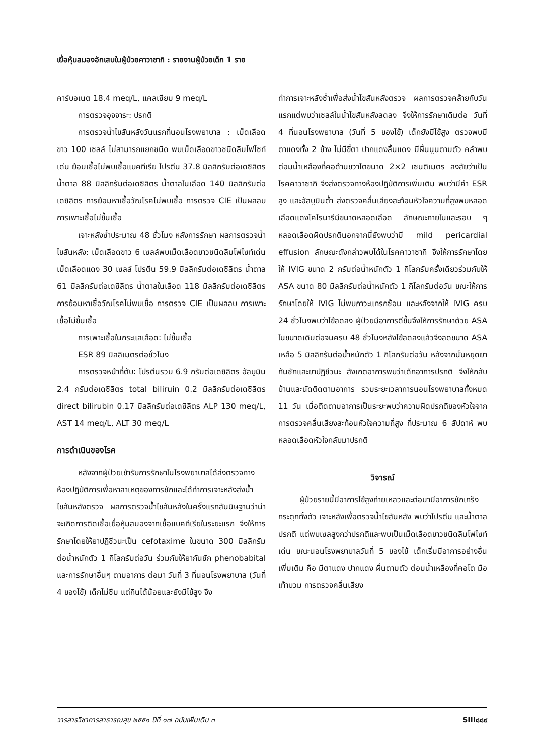เยื่อหุ้มสมองอักเสบในผู้ป่วยคาวาซากิ : รายงานผู้ป่วยเด็ก 1 ราย
คาร์บอเนต 18.4 meq/L, แคลเซียม 9 meq/L
การตรวจอุจจาระ: ปรกติ
การตรวจน้ำไขสันหลังวันแรกที่นอนโรงพยาบาล : เม็ดเลือดขาว 100 เซลล์ ไม่สามารถแยกชนิด พบเม็ดเลือดขาวชนิดลิมโฟไซท์เด่น ย้อมเชื้อไม่พบเชื้อแบคทีเรีย โปรตีน 37.8 มิลลิกรัมต่อเดซิลิตร น้ำตาล 88 มิลลิกรัมต่อเดซิลิตร น้ำตาลในเลือด 140 มิลลิกรัมต่อเดซิลิตร การย้อมหาเชื้อวัณโรคไม่พบเชื้อ การตรวจ CIE เป็นผลลบ การเพาะเชื้อไม่ขึ้นเชื้อ
เจาะหลังซ้ำประมาณ 48 ชั่วโมง หลังการรักษา ผลการตรวจน้ำไขสันหลัง: เม็ดเลือดขาว 6 เซลล์พบเม็ดเลือดขาวชนิดลิมโฟไซท์เด่น เม็ดเลือดแดง 30 เซลล์ โปรตีน 59.9 มิลลิกรัมต่อเดซิลิตร น้ำตาล 61 มิลลิกรัมต่อเดซิลิตร น้ำตาลในเลือด 118 มิลลิกรัมต่อเดซิลิตร การย้อมหาเชื้อวัณโรคไม่พบเชื้อ การตรวจ CIE เป็นผลลบ การเพาะเชื้อไม่ขึ้นเชื้อ
การเพาะเชื้อในกระแสเลือด: ไม่ขึ้นเชื้อ
ESR 89 มิลลิเมตรต่อชั่วโมง
การตรวจหน้าที่ตับ: โปรตีนรวม 6.9 กรัมต่อเดซิลิตร อัลบูมิน 2.4 กรัมต่อเดซิลิตร total biliruin 0.2 มิลลิกรัมต่อเดซิลิตร direct bilirubin 0.17 มิลลิกรัมต่อเดซิลิตร ALP 130 meq/L, AST 14 meq/L, ALT 30 meq/L
การดำเนินของโรค
หลังจากผู้ป่วยเข้ารับการรักษาในโรงพยาบาลได้ส่งตรวจทางห้องปฏิบัติการเพื่อหาสาเหตุของการชักและได้ทำการเจาะหลังส่งน้ำไขสันหลังตรวจ ผลการตรวจน้ำไขสันหลังในครั้งแรกสันนิษฐานว่าน่าจะเกิดการติดเชื้อเยื่อหุ้มสมองจากเชื้อแบคทีเรียในระยะแรก จึงให้การรักษาโดยให้ยาปฏิชีวนะเป็น cefotaxime ในขนาด 300 มิลลิกรัมต่อน้ำหนักตัว 1 กิโลกรัมต่อวัน ร่วมกับให้ยากันชัก phenobabital และการรักษาอื่นๆ ตามอาการ ต่อมา วันที่ 3 ที่นอนโรงพยาบาล (วันที่ 4 ของไข้) เด็กไม่ซึม แต่กินได้น้อยและยังมีไข้สูง จึง
ทำการเจาะหลังซ้ำเพื่อส่งน้ำไขสันหลังตรวจ ผลการตรวจคล้ายกับวันแรกแต่พบว่าเซลล์ในน้ำไขสันหลังลดลง จึงให้การรักษาเดิมต่อ วันที่ 4 ที่นอนโรงพยาบาล (วันที่ 5 ของไข้) เด็กยังมีไข้สูง ตรวจพบมีตาแดงทั้ง 2 ข้าง ไม่มีขี้ตา ปากแดงลิ้นแดง มีผื่นนูนตามตัว คลำพบต่อมน้ำเหลืองที่คอด้านขวาโตขนาด 2×2 เซนติเมตร สงสัยว่าเป็นโรคคาวาซากิ จึงส่งตรวจทางห้องปฏิบัติการเพิ่มเติม พบว่ามีค่า ESR สูง และอัลบูมินต่ำ ส่งตรวจคลื่นเสียงสะท้อนหัวใจความถี่สูงพบหลอดเลือดแดงโคโรนารีมีขนาดหลอดเลือด ลักษณะภายในและรอบ ๆ หลอดเลือดผิดปรกตินอกจากนี้ยังพบว่ามี mild pericardial effusion ลักษณะดังกล่าวพบได้ในโรคคาวาซากิ จึงให้การรักษาโดยให้ IVIG ขนาด 2 กรัมต่อน้ำหนักตัว 1 กิโลกรัมครั้งเดียวร่วมกับให้ ASA ขนาด 80 มิลลิกรัมต่อน้ำหนักตัว 1 กิโลกรัมต่อวัน ขณะให้การรักษาโดยให้ IVIG ไม่พบภาวะแทรกซ้อน และหลังจากให้ IVIG ครบ 24 ชั่วโมงพบว่าไข้ลดลง ผู้ป่วยมีอาการดีขึ้นจึงให้การรักษาด้วย ASA ในขนาดเดิมต่อจนครบ 48 ชั่วโมงหลังไข้ลดลงแล้วจึงลดขนาด ASA เหลือ 5 มิลลิกรัมต่อน้ำหนักตัว 1 กิโลกรัมต่อวัน หลังจากนั้นหยุดยากันชักและยาปฏิชีวนะ สังเกตอาการพบว่าเด็กอาการปรกติ จึงให้กลับบ้านและนัดติดตามอาการ รวมระยะเวลาการนอนโรงพยาบาลทั้งหมด 11 วัน เมื่อติดตามอาการเป็นระยะพบว่าความผิดปรกติของหัวใจจากการตรวจคลื่นเสียงสะท้อนหัวใจความถี่สูง ที่ประมาณ 6 สัปดาห์ พบหลอดเลือดหัวใจกลับมาปรกติ
วิจารณ์
ผู้ป่วยรายนี้มีอาการไข้สูงถ่ายเหลวและต่อมามีอาการชักเกร็งกระตุกทั้งตัว เจาะหลังเพื่อตรวจน้ำไขสันหลัง พบว่าโปรตีน และน้ำตาลปรกติ แต่พบเซลสูงกว่าปรกติและพบเป็นเม็ดเลือดขาวชนิดลิมโฟไซท์ เด่น ขณะนอนโรงพยาบาลวันที่ 5 ของไข้ เด็กเริ่มมีอาการอย่างอื่นเพิ่มเติม คือ มีตาแดง ปากแดง ผื่นตามตัว ต่อมน้ำเหลืองที่คอโต มือเท้าบวม การตรวจคลื่นเสียง
วารสารวิชาการสาธารณสุข ๒๕๕๑ ปีที่ ๑๗ ฉบับเพิ่มเติม ๓ SIII๘๘๙